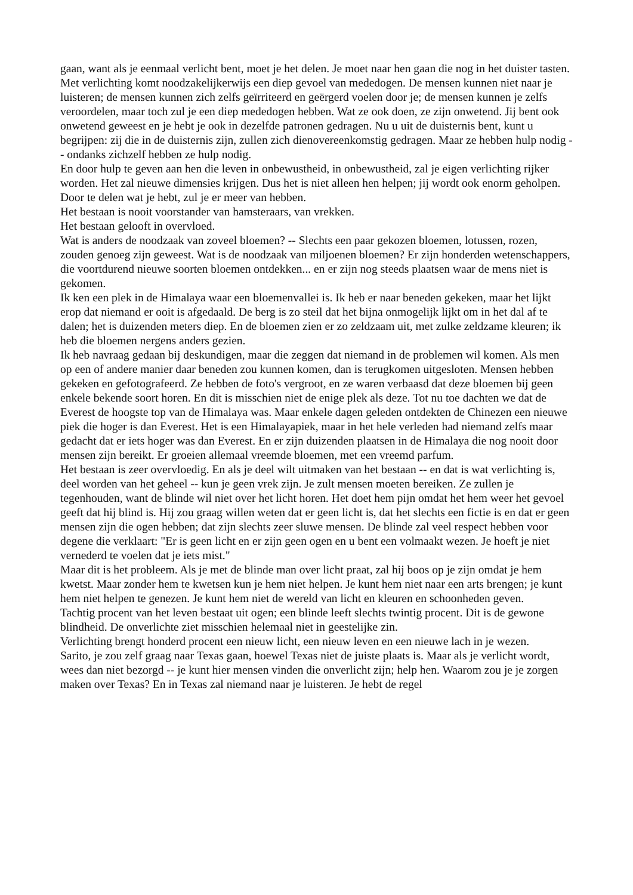gaan, want als je eenmaal verlicht bent, moet je het delen. Je moet naar hen gaan die nog in het duister tasten. Met verlichting komt noodzakelijkerwijs een diep gevoel van mededogen. De mensen kunnen niet naar je luisteren; de mensen kunnen zich zelfs geïrriteerd en geërgerd voelen door je; de mensen kunnen je zelfs veroordelen, maar toch zul je een diep mededogen hebben. Wat ze ook doen, ze zijn onwetend. Jij bent ook onwetend geweest en je hebt je ook in dezelfde patronen gedragen. Nu u uit de duisternis bent, kunt u begrijpen: zij die in de duisternis zijn, zullen zich dienovereenkomstig gedragen. Maar ze hebben hulp nodig -- ondanks zichzelf hebben ze hulp nodig.
En door hulp te geven aan hen die leven in onbewustheid, in onbewustheid, zal je eigen verlichting rijker worden. Het zal nieuwe dimensies krijgen. Dus het is niet alleen hen helpen; jij wordt ook enorm geholpen. Door te delen wat je hebt, zul je er meer van hebben.
Het bestaan is nooit voorstander van hamsteraars, van vrekken.
Het bestaan gelooft in overvloed.
Wat is anders de noodzaak van zoveel bloemen? -- Slechts een paar gekozen bloemen, lotussen, rozen, zouden genoeg zijn geweest. Wat is de noodzaak van miljoenen bloemen? Er zijn honderden wetenschappers, die voortdurend nieuwe soorten bloemen ontdekken... en er zijn nog steeds plaatsen waar de mens niet is gekomen.
Ik ken een plek in de Himalaya waar een bloemenvallei is. Ik heb er naar beneden gekeken, maar het lijkt erop dat niemand er ooit is afgedaald. De berg is zo steil dat het bijna onmogelijk lijkt om in het dal af te dalen; het is duizenden meters diep. En de bloemen zien er zo zeldzaam uit, met zulke zeldzame kleuren; ik heb die bloemen nergens anders gezien.
Ik heb navraag gedaan bij deskundigen, maar die zeggen dat niemand in de problemen wil komen. Als men op een of andere manier daar beneden zou kunnen komen, dan is terugkomen uitgesloten. Mensen hebben gekeken en gefotografeerd. Ze hebben de foto's vergroot, en ze waren verbaasd dat deze bloemen bij geen enkele bekende soort horen. En dit is misschien niet de enige plek als deze. Tot nu toe dachten we dat de Everest de hoogste top van de Himalaya was. Maar enkele dagen geleden ontdekten de Chinezen een nieuwe piek die hoger is dan Everest. Het is een Himalayapiek, maar in het hele verleden had niemand zelfs maar gedacht dat er iets hoger was dan Everest. En er zijn duizenden plaatsen in de Himalaya die nog nooit door mensen zijn bereikt. Er groeien allemaal vreemde bloemen, met een vreemd parfum.
Het bestaan is zeer overvloedig. En als je deel wilt uitmaken van het bestaan -- en dat is wat verlichting is, deel worden van het geheel -- kun je geen vrek zijn. Je zult mensen moeten bereiken. Ze zullen je tegenhouden, want de blinde wil niet over het licht horen. Het doet hem pijn omdat het hem weer het gevoel geeft dat hij blind is. Hij zou graag willen weten dat er geen licht is, dat het slechts een fictie is en dat er geen mensen zijn die ogen hebben; dat zijn slechts zeer sluwe mensen. De blinde zal veel respect hebben voor degene die verklaart: "Er is geen licht en er zijn geen ogen en u bent een volmaakt wezen. Je hoeft je niet vernederd te voelen dat je iets mist."
Maar dit is het probleem. Als je met de blinde man over licht praat, zal hij boos op je zijn omdat je hem kwetst. Maar zonder hem te kwetsen kun je hem niet helpen. Je kunt hem niet naar een arts brengen; je kunt hem niet helpen te genezen. Je kunt hem niet de wereld van licht en kleuren en schoonheden geven.
Tachtig procent van het leven bestaat uit ogen; een blinde leeft slechts twintig procent. Dit is de gewone blindheid. De onverlichte ziet misschien helemaal niet in geestelijke zin.
Verlichting brengt honderd procent een nieuw licht, een nieuw leven en een nieuwe lach in je wezen.
Sarito, je zou zelf graag naar Texas gaan, hoewel Texas niet de juiste plaats is. Maar als je verlicht wordt, wees dan niet bezorgd -- je kunt hier mensen vinden die onverlicht zijn; help hen. Waarom zou je je zorgen maken over Texas? En in Texas zal niemand naar je luisteren. Je hebt de regel